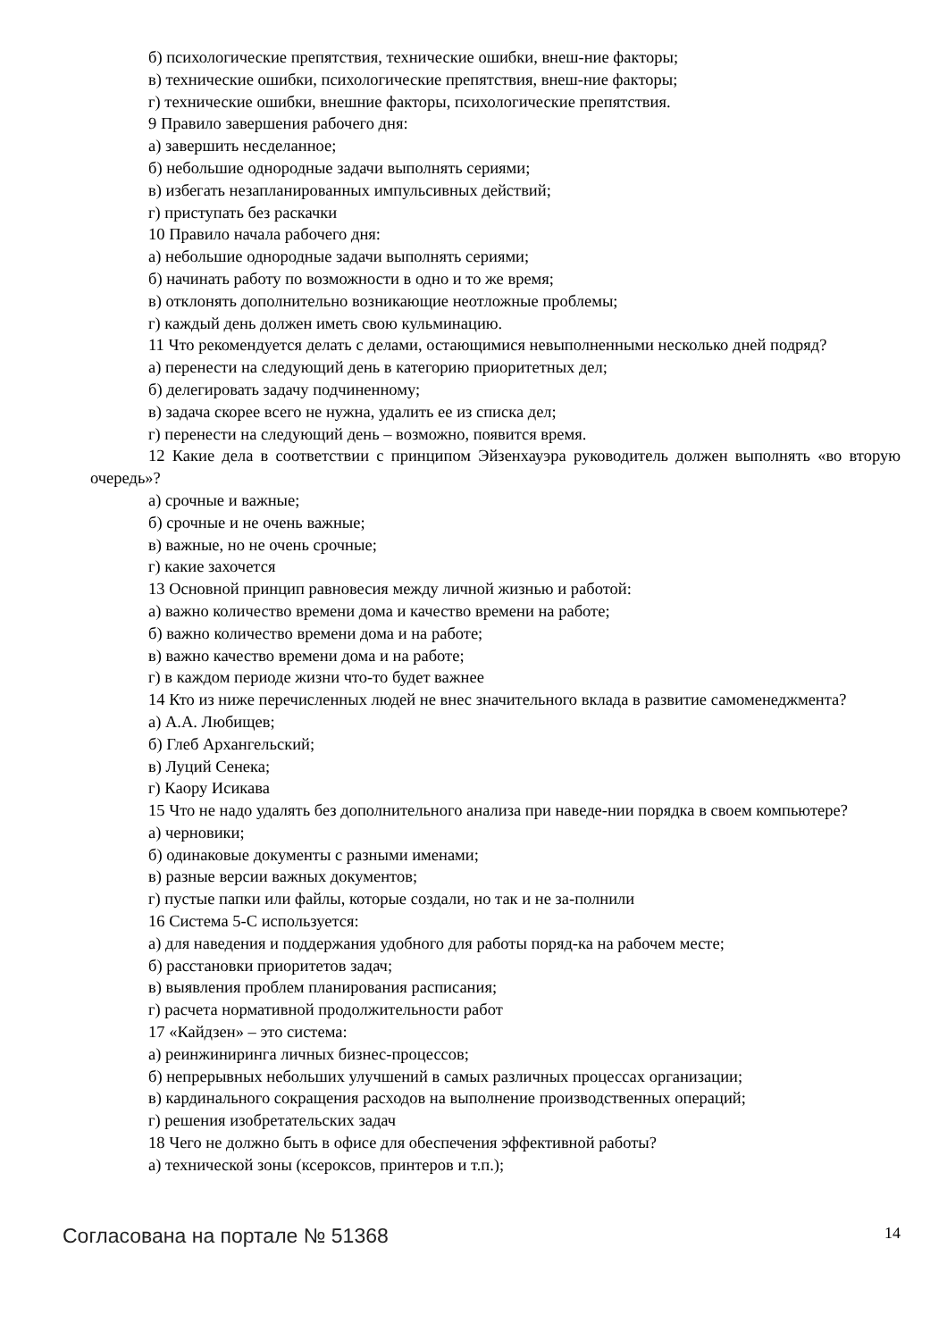б) психологические препятствия, технические ошибки, внеш-ние факторы;
в) технические ошибки, психологические препятствия, внеш-ние факторы;
г) технические ошибки, внешние факторы, психологические препятствия.
9 Правило завершения рабочего дня:
а) завершить несделанное;
б) небольшие однородные задачи выполнять сериями;
в) избегать незапланированных импульсивных действий;
г) приступать без раскачки
10 Правило начала рабочего дня:
а) небольшие однородные задачи выполнять сериями;
б) начинать работу по возможности в одно и то же время;
в) отклонять дополнительно возникающие неотложные проблемы;
г) каждый день должен иметь свою кульминацию.
11 Что рекомендуется делать с делами, остающимися невыполненными несколько дней подряд?
а) перенести на следующий день в категорию приоритетных дел;
б) делегировать задачу подчиненному;
в) задача скорее всего не нужна, удалить ее из списка дел;
г) перенести на следующий день – возможно, появится время.
12 Какие дела в соответствии с принципом Эйзенхауэра руководитель должен выполнять «во вторую очередь»?
а) срочные и важные;
б) срочные и не очень важные;
в) важные, но не очень срочные;
г) какие захочется
13 Основной принцип равновесия между личной жизнью и работой:
а) важно количество времени дома и качество времени на работе;
б) важно количество времени дома и на работе;
в) важно качество времени дома и на работе;
г) в каждом периоде жизни что-то будет важнее
14 Кто из ниже перечисленных людей не внес значительного вклада в развитие самоменеджмента?
а) А.А. Любищев;
б) Глеб Архангельский;
в) Луций Сенека;
г) Каору Исикава
15 Что не надо удалять без дополнительного анализа при наведе-нии порядка в своем компьютере?
а) черновики;
б) одинаковые документы с разными именами;
в) разные версии важных документов;
г) пустые папки или файлы, которые создали, но так и не за-полнили
16 Система 5-С используется:
а) для наведения и поддержания удобного для работы поряд-ка на рабочем месте;
б) расстановки приоритетов задач;
в) выявления проблем планирования расписания;
г) расчета нормативной продолжительности работ
17 «Кайдзен» – это система:
а) реинжиниринга личных бизнес-процессов;
б) непрерывных небольших улучшений в самых различных процессах организации;
в) кардинального сокращения расходов на выполнение производственных операций;
г) решения изобретательских задач
18 Чего не должно быть в офисе для обеспечения эффективной работы?
а) технической зоны (ксероксов, принтеров и т.п.);
Согласована на портале № 51368 14